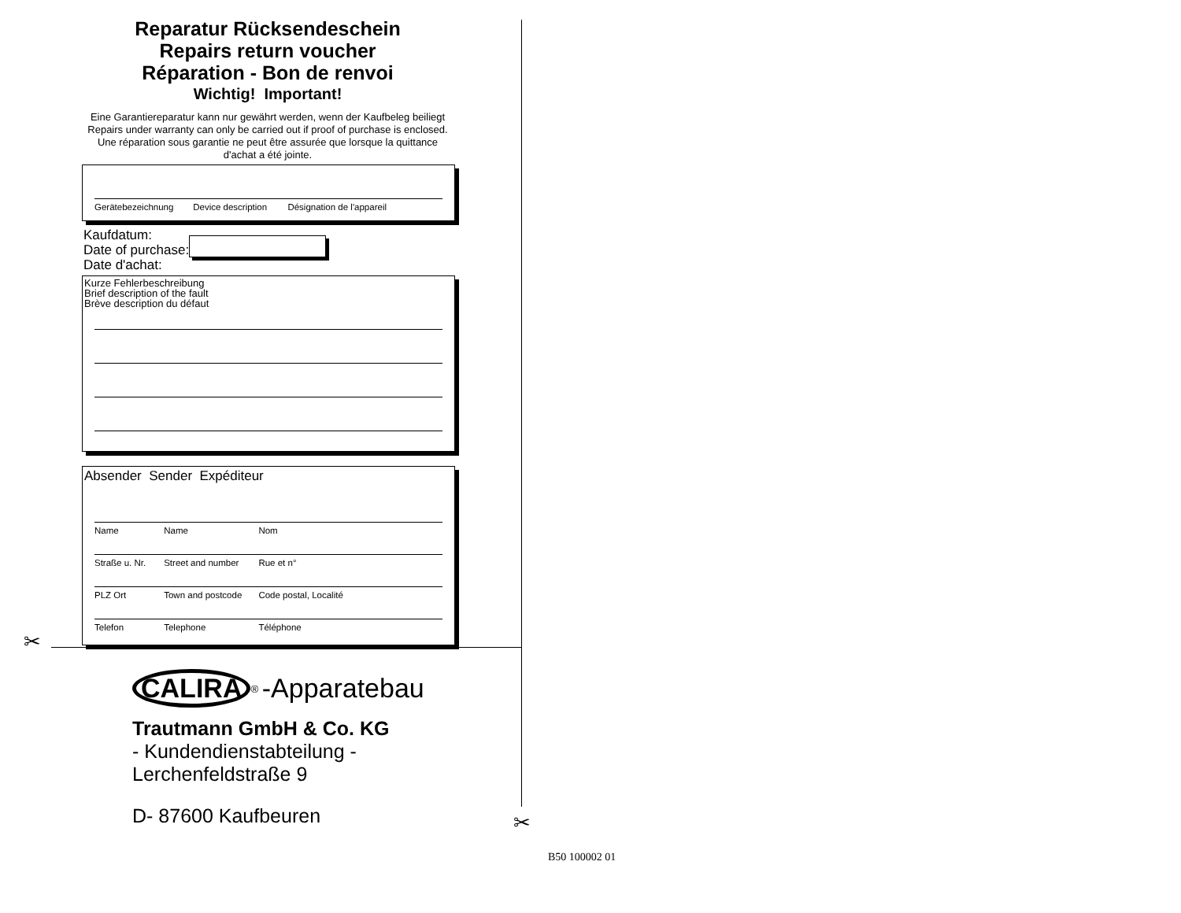Reparatur Rücksendeschein
Repairs return voucher
Réparation - Bon de renvoi
Wichtig! Important!
Eine Garantiereparatur kann nur gewährt werden, wenn der Kaufbeleg beiliegt
Repairs under warranty can only be carried out if proof of purchase is enclosed.
Une réparation sous garantie ne peut être assurée que lorsque la quittance
d'achat a été jointe.
Gerätebezeichnung Device description Désignation de l'appareil
Kaufdatum:
Date of purchase:
Date d'achat:
Kurze Fehlerbeschreibung
Brief description of the fault
Brève description du défaut
Absender Sender Expéditeur
Name Name Nom
Straße u. Nr. Street and number Rue et n°
PLZ Ort Town and postcode Code postal, Localité
Telefon Telephone Téléphone
✂
✂
CALIRA<sup>®</sup> -Apparatebau
Trautmann GmbH & Co. KG
- Kundendienstabteilung -
Lerchenfeldstraße 9
D- 87600 Kaufbeuren
B50 100002 01